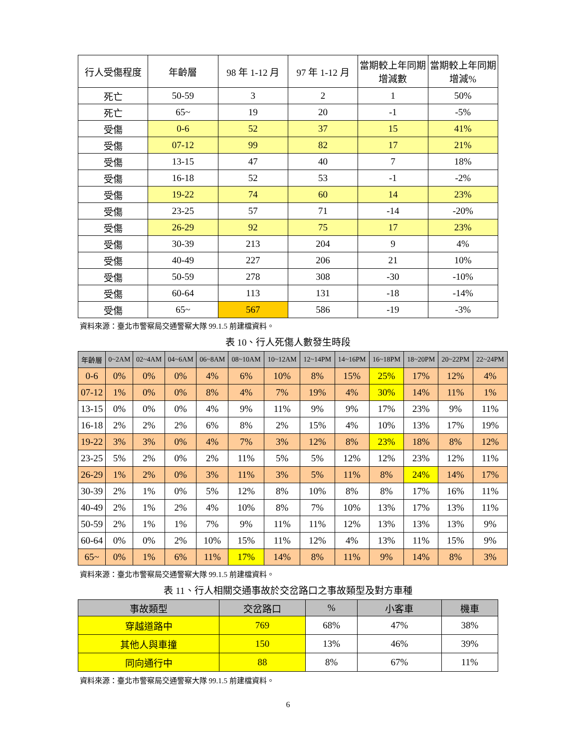| 行人受傷程度 | 年齡層 | 98 年 1-12 月 | 97 年 1-12 月 | 當期較上年同期增減數 | 當期較上年同期增減% |
| --- | --- | --- | --- | --- | --- |
| 死亡 | 50-59 | 3 | 2 | 1 | 50% |
| 死亡 | 65~ | 19 | 20 | -1 | -5% |
| 受傷 | 0-6 | 52 | 37 | 15 | 41% |
| 受傷 | 07-12 | 99 | 82 | 17 | 21% |
| 受傷 | 13-15 | 47 | 40 | 7 | 18% |
| 受傷 | 16-18 | 52 | 53 | -1 | -2% |
| 受傷 | 19-22 | 74 | 60 | 14 | 23% |
| 受傷 | 23-25 | 57 | 71 | -14 | -20% |
| 受傷 | 26-29 | 92 | 75 | 17 | 23% |
| 受傷 | 30-39 | 213 | 204 | 9 | 4% |
| 受傷 | 40-49 | 227 | 206 | 21 | 10% |
| 受傷 | 50-59 | 278 | 308 | -30 | -10% |
| 受傷 | 60-64 | 113 | 131 | -18 | -14% |
| 受傷 | 65~ | 567 | 586 | -19 | -3% |
資料來源：臺北市警察局交通警察大隊 99.1.5 前建檔資料。
表 10、行人死傷人數發生時段
| 年齡層 | 0~2AM | 02~4AM | 04~6AM | 06~8AM | 08~10AM | 10~12AM | 12~14PM | 14~16PM | 16~18PM | 18~20PM | 20~22PM | 22~24PM |
| --- | --- | --- | --- | --- | --- | --- | --- | --- | --- | --- | --- | --- |
| 0-6 | 0% | 0% | 0% | 4% | 6% | 10% | 8% | 15% | 25% | 17% | 12% | 4% |
| 07-12 | 1% | 0% | 0% | 8% | 4% | 7% | 19% | 4% | 30% | 14% | 11% | 1% |
| 13-15 | 0% | 0% | 0% | 4% | 9% | 11% | 9% | 9% | 17% | 23% | 9% | 11% |
| 16-18 | 2% | 2% | 2% | 6% | 8% | 2% | 15% | 4% | 10% | 13% | 17% | 19% |
| 19-22 | 3% | 3% | 0% | 4% | 7% | 3% | 12% | 8% | 23% | 18% | 8% | 12% |
| 23-25 | 5% | 2% | 0% | 2% | 11% | 5% | 5% | 12% | 12% | 23% | 12% | 11% |
| 26-29 | 1% | 2% | 0% | 3% | 11% | 3% | 5% | 11% | 8% | 24% | 14% | 17% |
| 30-39 | 2% | 1% | 0% | 5% | 12% | 8% | 10% | 8% | 8% | 17% | 16% | 11% |
| 40-49 | 2% | 1% | 2% | 4% | 10% | 8% | 7% | 10% | 13% | 17% | 13% | 11% |
| 50-59 | 2% | 1% | 1% | 7% | 9% | 11% | 11% | 12% | 13% | 13% | 13% | 9% |
| 60-64 | 0% | 0% | 2% | 10% | 15% | 11% | 12% | 4% | 13% | 11% | 15% | 9% |
| 65~ | 0% | 1% | 6% | 11% | 17% | 14% | 8% | 11% | 9% | 14% | 8% | 3% |
資料來源：臺北市警察局交通警察大隊 99.1.5 前建檔資料。
表 11、行人相關交通事故於交岔路口之事故類型及對方車種
| 事故類型 | 交岔路口 | % | 小客車 | 機車 |
| --- | --- | --- | --- | --- |
| 穿越道路中 | 769 | 68% | 47% | 38% |
| 其他人與車撞 | 150 | 13% | 46% | 39% |
| 同向通行中 | 88 | 8% | 67% | 11% |
資料來源：臺北市警察局交通警察大隊 99.1.5 前建檔資料。
6